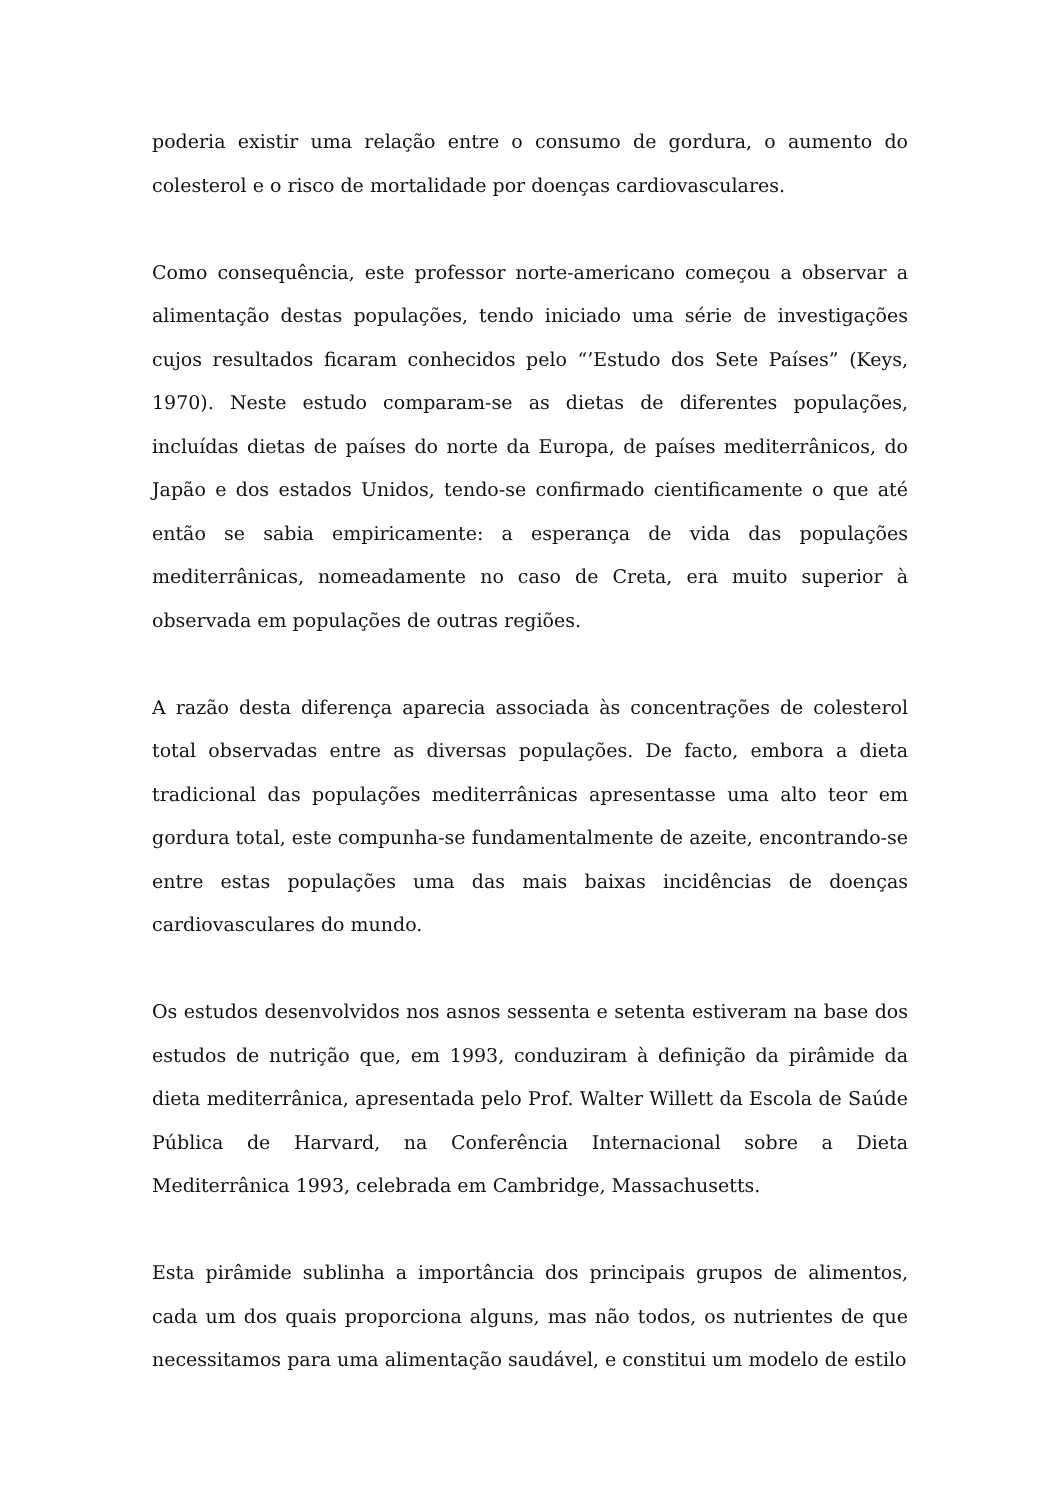poderia existir uma relação entre o consumo de gordura, o aumento do colesterol e o risco de mortalidade por doenças cardiovasculares.
Como consequência, este professor norte-americano começou a observar a alimentação destas populações, tendo iniciado uma série de investigações cujos resultados ficaram conhecidos pelo “’Estudo dos Sete Países” (Keys, 1970). Neste estudo comparam-se as dietas de diferentes populações, incluídas dietas de países do norte da Europa, de países mediterrânicos, do Japão e dos estados Unidos, tendo-se confirmado cientificamente o que até então se sabia empiricamente: a esperança de vida das populações mediterrânicas, nomeadamente no caso de Creta, era muito superior à observada em populações de outras regiões.
A razão desta diferença aparecia associada às concentrações de colesterol total observadas entre as diversas populações. De facto, embora a dieta tradicional das populações mediterrânicas apresentasse uma alto teor em gordura total, este compunha-se fundamentalmente de azeite, encontrando-se entre estas populações uma das mais baixas incidências de doenças cardiovasculares do mundo.
Os estudos desenvolvidos nos asnos sessenta e setenta estiveram na base dos estudos de nutrição que, em 1993, conduziram à definição da pirâmide da dieta mediterrânica, apresentada pelo Prof. Walter Willett da Escola de Saúde Pública de Harvard, na Conferência Internacional sobre a Dieta Mediterrânica 1993, celebrada em Cambridge, Massachusetts.
Esta pirâmide sublinha a importância dos principais grupos de alimentos, cada um dos quais proporciona alguns, mas não todos, os nutrientes de que necessitamos para uma alimentação saudável, e constitui um modelo de estilo